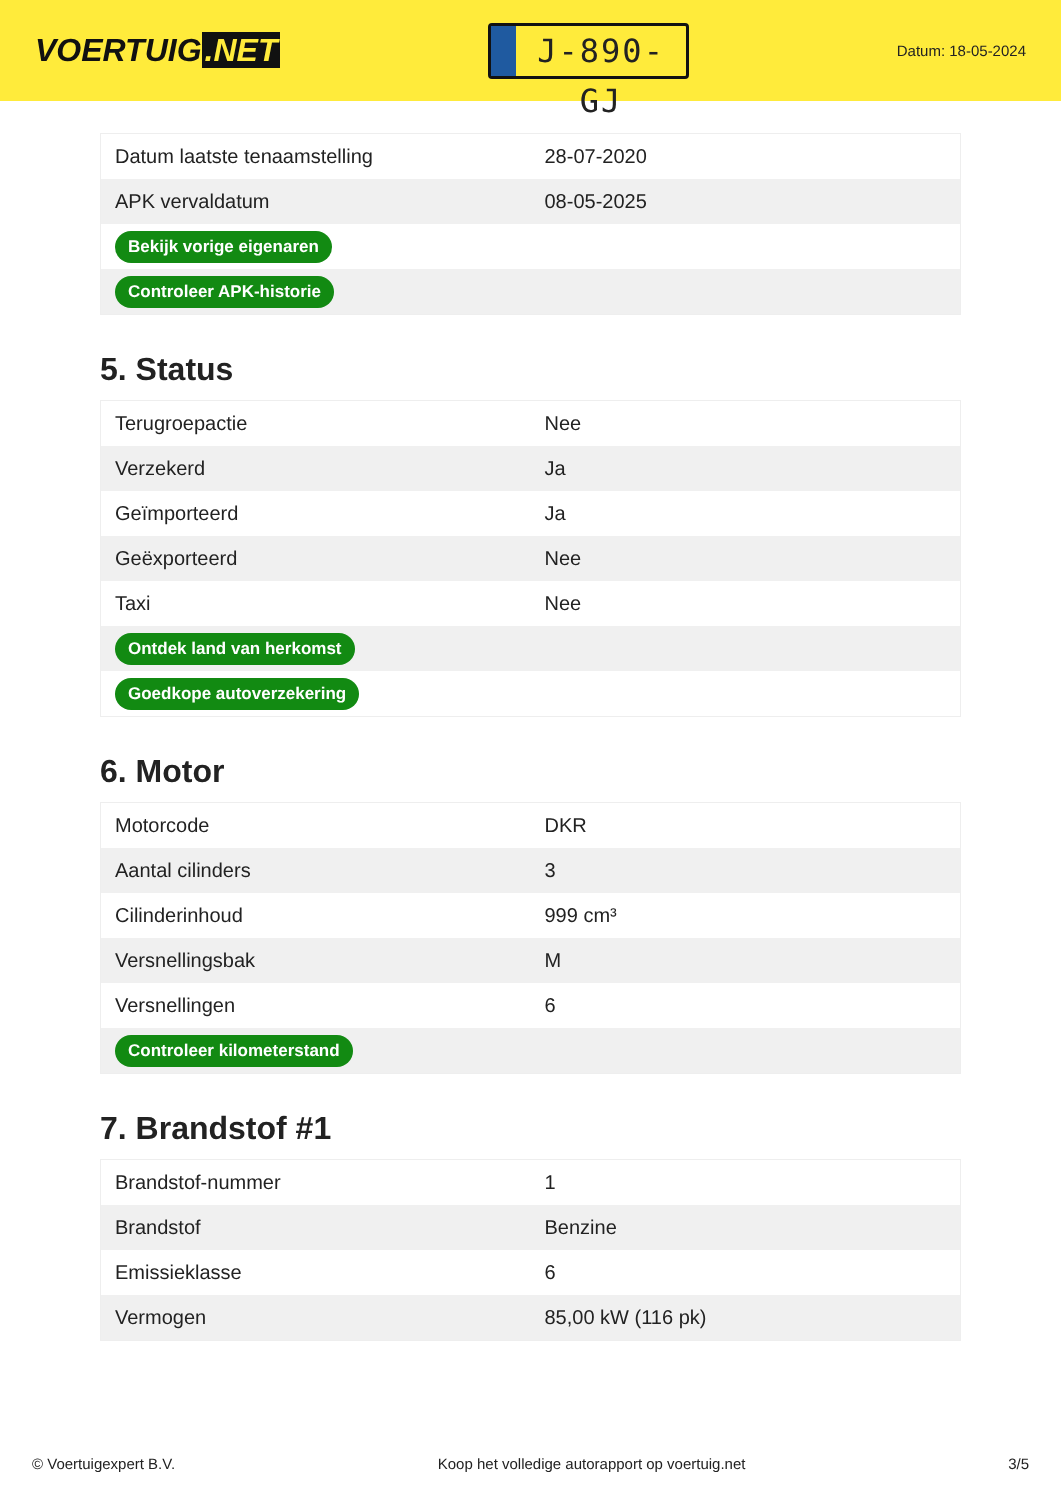VOERTUIG.NET
J-890-GJ
Datum: 18-05-2024
| Datum laatste tenaamstelling | 28-07-2020 |
| APK vervaldatum | 08-05-2025 |
| Bekijk vorige eigenaren | |
| Controleer APK-historie | |
5. Status
| Terugroepactie | Nee |
| Verzekerd | Ja |
| Geïmporteerd | Ja |
| Geëxporteerd | Nee |
| Taxi | Nee |
| Ontdek land van herkomst | |
| Goedkope autoverzekering | |
6. Motor
| Motorcode | DKR |
| Aantal cilinders | 3 |
| Cilinderinhoud | 999 cm³ |
| Versnellingsbak | M |
| Versnellingen | 6 |
| Controleer kilometerstand | |
7. Brandstof #1
| Brandstof-nummer | 1 |
| Brandstof | Benzine |
| Emissieklasse | 6 |
| Vermogen | 85,00 kW (116 pk) |
© Voertuigexpert B.V. Koop het volledige autorapport op voertuig.net 3/5